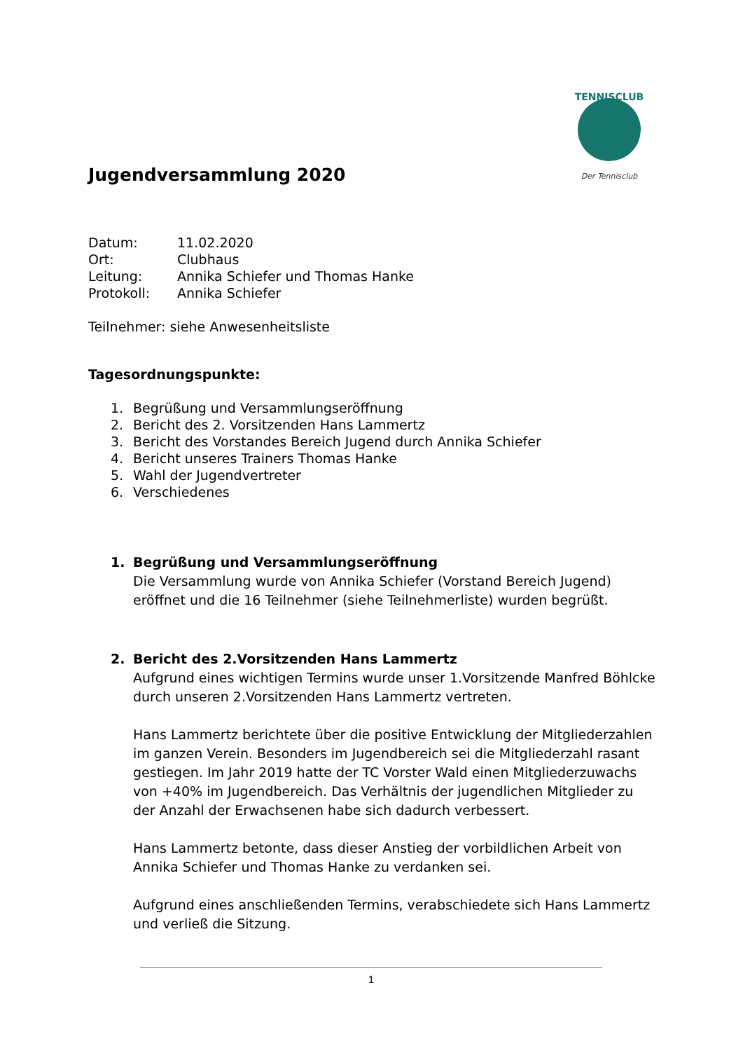TENNISCLUB
Der Tennisclub
Jugendversammlung 2020
Datum: 11.02.2020
Ort: Clubhaus
Leitung: Annika Schiefer und Thomas Hanke
Protokoll: Annika Schiefer
Teilnehmer: siehe Anwesenheitsliste
Tagesordnungspunkte:
1. Begrüßung und Versammlungseröffnung
2. Bericht des 2. Vorsitzenden Hans Lammertz
3. Bericht des Vorstandes Bereich Jugend durch Annika Schiefer
4. Bericht unseres Trainers Thomas Hanke
5. Wahl der Jugendvertreter
6. Verschiedenes
1. Begrüßung und Versammlungseröffnung
Die Versammlung wurde von Annika Schiefer (Vorstand Bereich Jugend) eröffnet und die 16 Teilnehmer (siehe Teilnehmerliste) wurden begrüßt.
2. Bericht des 2.Vorsitzenden Hans Lammertz
Aufgrund eines wichtigen Termins wurde unser 1.Vorsitzende Manfred Böhlcke durch unseren 2.Vorsitzenden Hans Lammertz vertreten.
Hans Lammertz berichtete über die positive Entwicklung der Mitgliederzahlen im ganzen Verein. Besonders im Jugendbereich sei die Mitgliederzahl rasant gestiegen. Im Jahr 2019 hatte der TC Vorster Wald einen Mitgliederzuwachs von +40% im Jugendbereich. Das Verhältnis der jugendlichen Mitglieder zu der Anzahl der Erwachsenen habe sich dadurch verbessert.
Hans Lammertz betonte, dass dieser Anstieg der vorbildlichen Arbeit von Annika Schiefer und Thomas Hanke zu verdanken sei.
Aufgrund eines anschließenden Termins, verabschiedete sich Hans Lammertz und verließ die Sitzung.
1